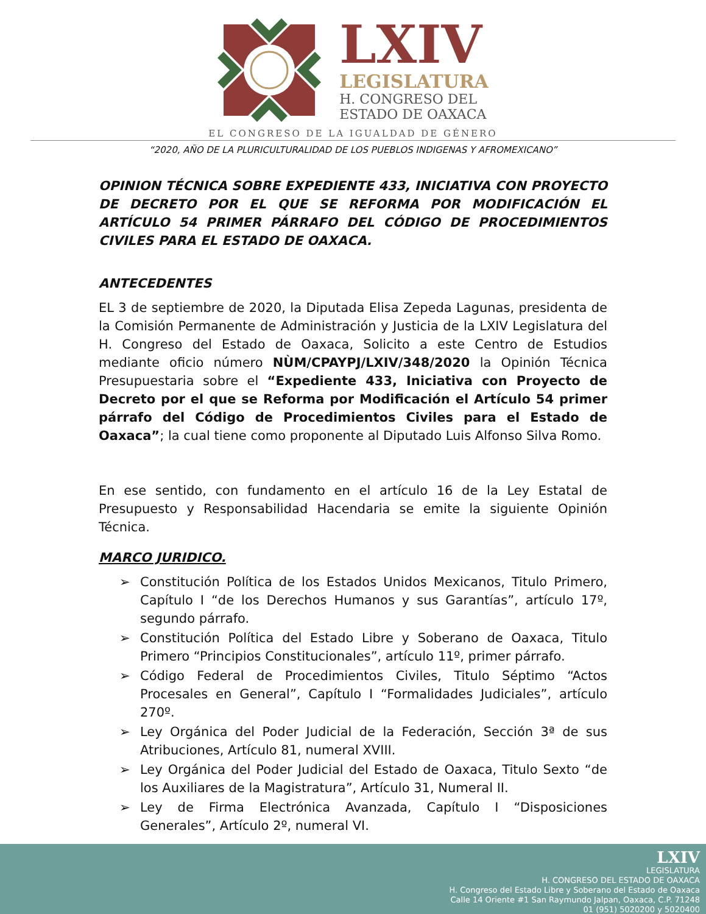LXIV
LEGISLATURA
H. CONGRESO DEL
ESTADO DE OAXACA
EL CONGRESO DE LA IGUALDAD DE GÉNERO
“2020, AÑO DE LA PLURICULTURALIDAD DE LOS PUEBLOS INDIGENAS Y AFROMEXICANO”
OPINION TÉCNICA SOBRE EXPEDIENTE 433, INICIATIVA CON PROYECTO DE DECRETO POR EL QUE SE REFORMA POR MODIFICACIÓN EL ARTÍCULO 54 PRIMER PÁRRAFO DEL CÓDIGO DE PROCEDIMIENTOS CIVILES PARA EL ESTADO DE OAXACA.
ANTECEDENTES
EL 3 de septiembre de 2020, la Diputada Elisa Zepeda Lagunas, presidenta de la Comisión Permanente de Administración y Justicia de la LXIV Legislatura del H. Congreso del Estado de Oaxaca, Solicito a este Centro de Estudios mediante oficio número NÙM/CPAYPJ/LXIV/348/2020 la Opinión Técnica Presupuestaria sobre el “Expediente 433, Iniciativa con Proyecto de Decreto por el que se Reforma por Modificación el Artículo 54 primer párrafo del Código de Procedimientos Civiles para el Estado de Oaxaca”; la cual tiene como proponente al Diputado Luis Alfonso Silva Romo.
En ese sentido, con fundamento en el artículo 16 de la Ley Estatal de Presupuesto y Responsabilidad Hacendaria se emite la siguiente Opinión Técnica.
MARCO JURIDICO.
➢ Constitución Política de los Estados Unidos Mexicanos, Titulo Primero, Capítulo I “de los Derechos Humanos y sus Garantías”, artículo 17º, segundo párrafo.
➢ Constitución Política del Estado Libre y Soberano de Oaxaca, Titulo Primero “Principios Constitucionales”, artículo 11º, primer párrafo.
➢ Código Federal de Procedimientos Civiles, Titulo Séptimo “Actos Procesales en General”, Capítulo I “Formalidades Judiciales”, artículo 270º.
➢ Ley Orgánica del Poder Judicial de la Federación, Sección 3ª de sus Atribuciones, Artículo 81, numeral XVIII.
➢ Ley Orgánica del Poder Judicial del Estado de Oaxaca, Titulo Sexto “de los Auxiliares de la Magistratura”, Artículo 31, Numeral II.
➢ Ley de Firma Electrónica Avanzada, Capítulo I “Disposiciones Generales”, Artículo 2º, numeral VI.
LXIV
LEGISLATURA
H. CONGRESO DEL ESTADO DE OAXACA
H. Congreso del Estado Libre y Soberano del Estado de Oaxaca
Calle 14 Oriente #1 San Raymundo Jalpan, Oaxaca, C.P. 71248
01 (951) 5020200 y 5020400